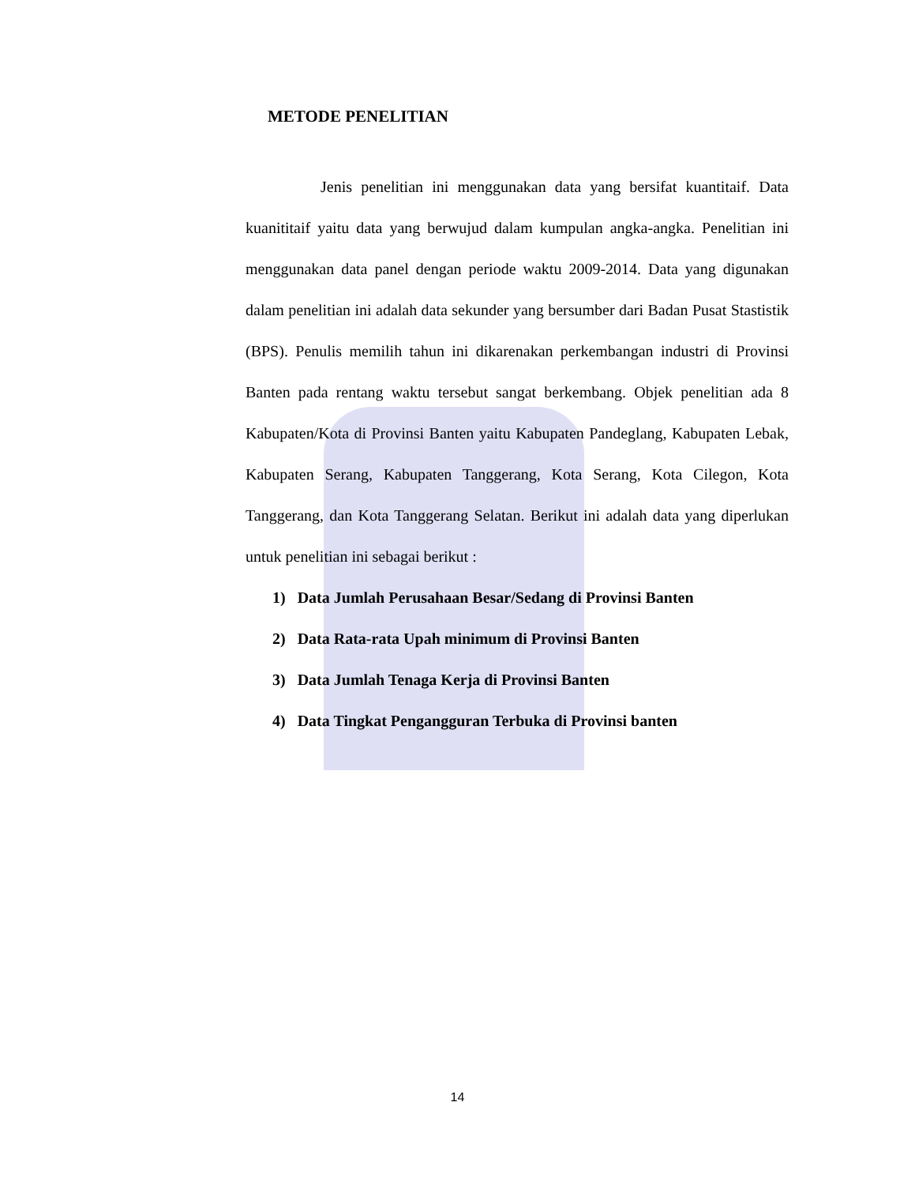METODE PENELITIAN
Jenis penelitian ini menggunakan data yang bersifat kuantitaif. Data kuanititaif yaitu data yang berwujud dalam kumpulan angka-angka. Penelitian ini menggunakan data panel dengan periode waktu 2009-2014. Data yang digunakan dalam penelitian ini adalah data sekunder yang bersumber dari Badan Pusat Stastistik (BPS). Penulis memilih tahun ini dikarenakan perkembangan industri di Provinsi Banten pada rentang waktu tersebut sangat berkembang. Objek penelitian ada 8 Kabupaten/Kota di Provinsi Banten yaitu Kabupaten Pandeglang, Kabupaten Lebak, Kabupaten Serang, Kabupaten Tanggerang, Kota Serang, Kota Cilegon, Kota Tanggerang, dan Kota Tanggerang Selatan. Berikut ini adalah data yang diperlukan untuk penelitian ini sebagai berikut :
1) Data Jumlah Perusahaan Besar/Sedang di Provinsi Banten
2) Data Rata-rata Upah minimum di Provinsi Banten
3) Data Jumlah Tenaga Kerja di Provinsi Banten
4) Data Tingkat Pengangguran Terbuka di Provinsi banten
14